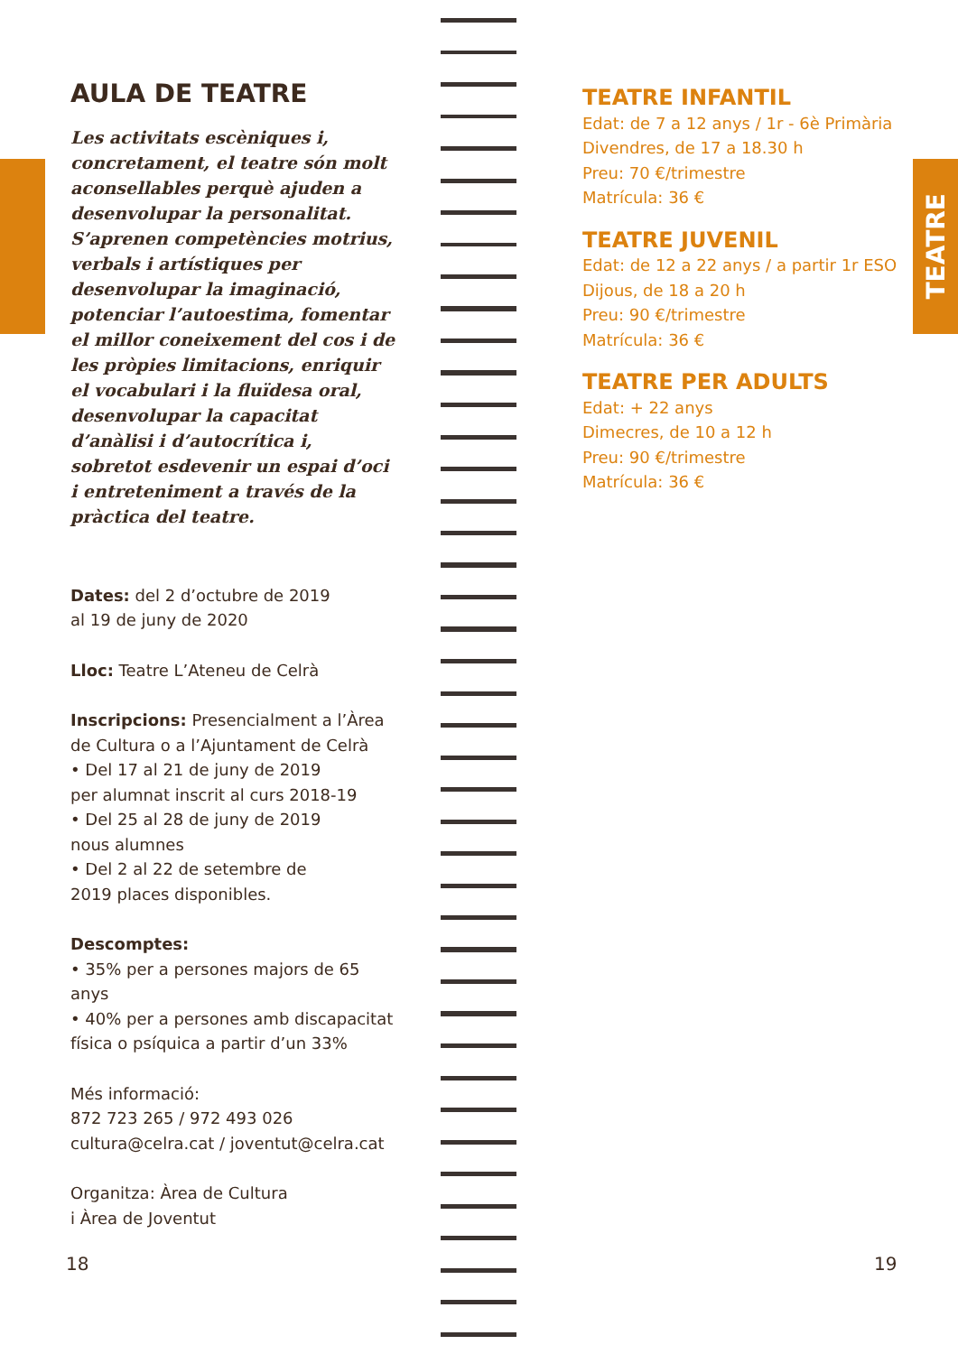TEATRE
AULA DE TEATRE
Les activitats escèniques i, concretament, el teatre són molt aconsellables perquè ajuden a desenvolupar la personalitat. S’aprenen competències motrius, verbals i artístiques per desenvolupar la imaginació, potenciar l’autoestima, fomentar el millor coneixement del cos i de les pròpies limitacions, enriquir el vocabulari i la fluïdesa oral, desenvolupar la capacitat d’anàlisi i d’autocrítica i, sobretot esdevenir un espai d’oci i entreteniment a través de la pràctica del teatre.
Dates: del 2 d’octubre de 2019
al 19 de juny de 2020
Lloc: Teatre L’Ateneu de Celrà
Inscripcions: Presencialment a l’Àrea de Cultura o a l’Ajuntament de Celrà
• Del 17 al 21 de juny de 2019
per alumnat inscrit al curs 2018-19
• Del 25 al 28 de juny de 2019
nous alumnes
• Del 2 al 22 de setembre de
2019 places disponibles.
Descomptes:
• 35% per a persones majors de 65 anys
• 40% per a persones amb discapacitat física o psíquica a partir d’un 33%
Més informació:
872 723 265 / 972 493 026
cultura@celra.cat / joventut@celra.cat
Organitza: Àrea de Cultura
i Àrea de Joventut
TEATRE INFANTIL
Edat: de 7 a 12 anys / 1r - 6è Primària
Divendres, de 17 a 18.30 h
Preu: 70 €/trimestre
Matrícula: 36 €
TEATRE JUVENIL
Edat: de 12 a 22 anys / a partir 1r ESO
Dijous, de 18 a 20 h
Preu: 90 €/trimestre
Matrícula: 36 €
TEATRE PER ADULTS
Edat: + 22 anys
Dimecres, de 10 a 12 h
Preu: 90 €/trimestre
Matrícula: 36 €
18 19